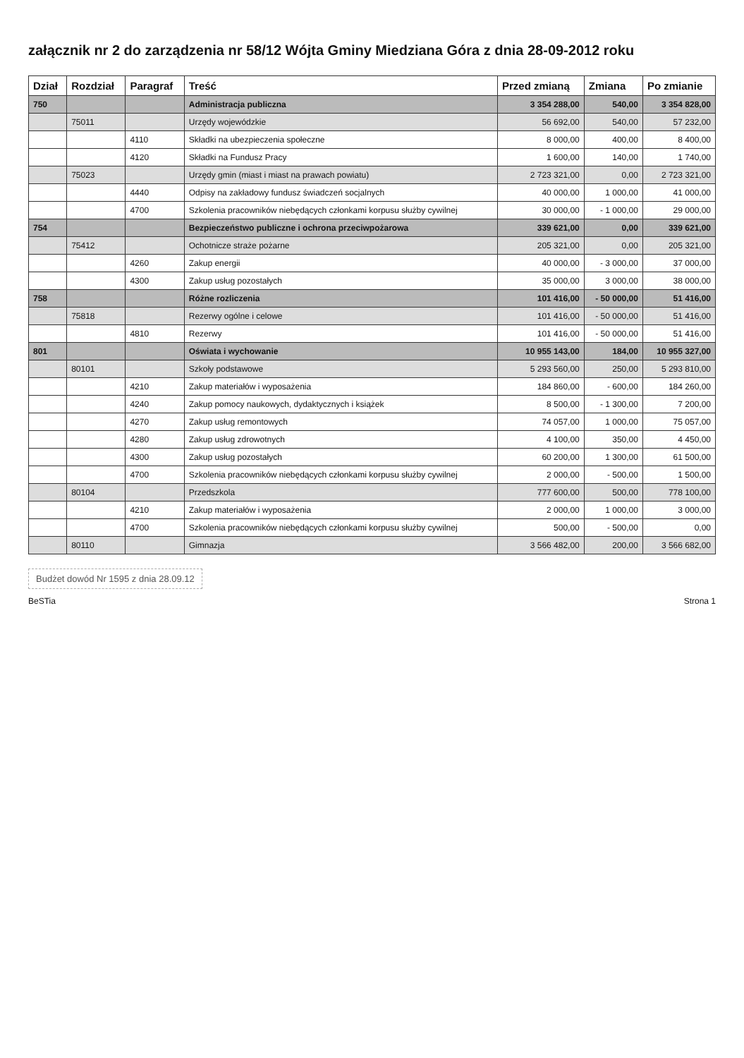załącznik nr 2 do zarządzenia nr 58/12 Wójta Gminy Miedziana Góra z dnia 28-09-2012 roku
| Dział | Rozdział | Paragraf | Treść | Przed zmianą | Zmiana | Po zmianie |
| --- | --- | --- | --- | --- | --- | --- |
| 750 | | | Administracja publiczna | 3 354 288,00 | 540,00 | 3 354 828,00 |
| | 75011 | | Urzędy wojewódzkie | 56 692,00 | 540,00 | 57 232,00 |
| | | 4110 | Składki na ubezpieczenia społeczne | 8 000,00 | 400,00 | 8 400,00 |
| | | 4120 | Składki na Fundusz Pracy | 1 600,00 | 140,00 | 1 740,00 |
| | 75023 | | Urzędy gmin (miast i miast na prawach powiatu) | 2 723 321,00 | 0,00 | 2 723 321,00 |
| | | 4440 | Odpisy na zakładowy fundusz świadczeń socjalnych | 40 000,00 | 1 000,00 | 41 000,00 |
| | | 4700 | Szkolenia pracowników niebędących członkami korpusu służby cywilnej | 30 000,00 | - 1 000,00 | 29 000,00 |
| 754 | | | Bezpieczeństwo publiczne i ochrona przeciwpożarowa | 339 621,00 | 0,00 | 339 621,00 |
| | 75412 | | Ochotnicze straże pożarne | 205 321,00 | 0,00 | 205 321,00 |
| | | 4260 | Zakup energii | 40 000,00 | - 3 000,00 | 37 000,00 |
| | | 4300 | Zakup usług pozostałych | 35 000,00 | 3 000,00 | 38 000,00 |
| 758 | | | Różne rozliczenia | 101 416,00 | - 50 000,00 | 51 416,00 |
| | 75818 | | Rezerwy ogólne i celowe | 101 416,00 | - 50 000,00 | 51 416,00 |
| | | 4810 | Rezerwy | 101 416,00 | - 50 000,00 | 51 416,00 |
| 801 | | | Oświata i wychowanie | 10 955 143,00 | 184,00 | 10 955 327,00 |
| | 80101 | | Szkoły podstawowe | 5 293 560,00 | 250,00 | 5 293 810,00 |
| | | 4210 | Zakup materiałów i wyposażenia | 184 860,00 | - 600,00 | 184 260,00 |
| | | 4240 | Zakup pomocy naukowych, dydaktycznych i książek | 8 500,00 | - 1 300,00 | 7 200,00 |
| | | 4270 | Zakup usług remontowych | 74 057,00 | 1 000,00 | 75 057,00 |
| | | 4280 | Zakup usług zdrowotnych | 4 100,00 | 350,00 | 4 450,00 |
| | | 4300 | Zakup usług pozostałych | 60 200,00 | 1 300,00 | 61 500,00 |
| | | 4700 | Szkolenia pracowników niebędących członkami korpusu służby cywilnej | 2 000,00 | - 500,00 | 1 500,00 |
| | 80104 | | Przedszkola | 777 600,00 | 500,00 | 778 100,00 |
| | | 4210 | Zakup materiałów i wyposażenia | 2 000,00 | 1 000,00 | 3 000,00 |
| | | 4700 | Szkolenia pracowników niebędących członkami korpusu służby cywilnej | 500,00 | - 500,00 | 0,00 |
| | 80110 | | Gimnazja | 3 566 482,00 | 200,00 | 3 566 682,00 |
Budżet dowód Nr 1595 z dnia 28.09.12
BeSTia Strona 1